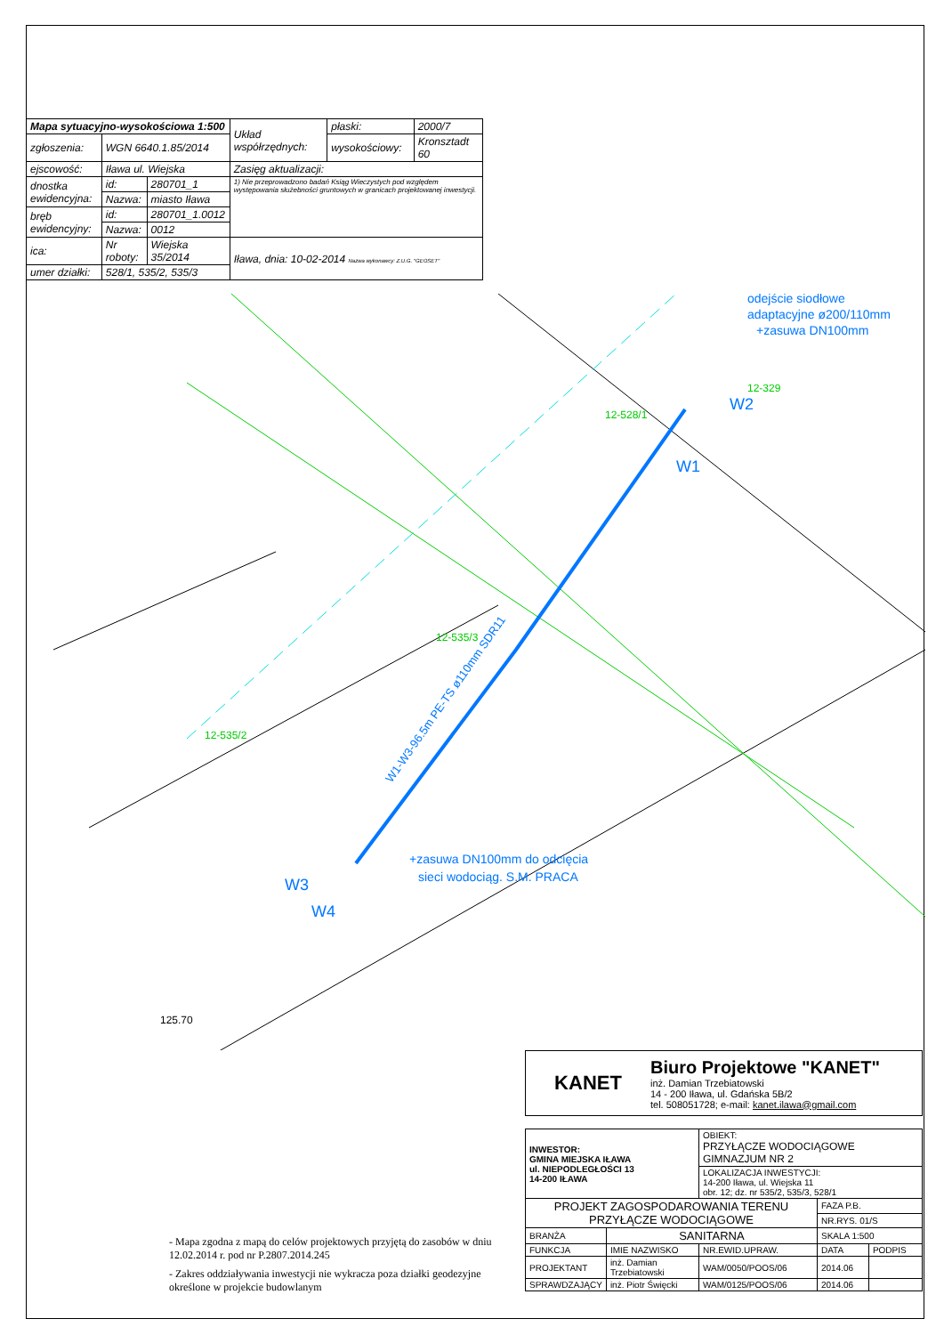| Mapa sytuacyjno-wysokościowa 1:500 | | | Układ współrzędnych: | płaski: | 2000/7 |
| zgłoszenia: | WGN 6640.1.85/2014 | | | wysokościowy: | Kronsztadt 60 |
| ejscowość: | Iława ul. Wiejska | | Zasięg aktualizacji: | | |
| dnostka ewidencyjna: | id: | 280701_1 | 1) Nie przeprowadzono badań Ksiąg Wieczystych pod względem występowania służebności gruntowych w granicach projektowanej inwestycji. | | |
| | Nazwa: | miasto Iława | | | |
| bręb ewidencyjny: | id: | 280701_1.0012 | | | |
| | Nazwa: | 0012 | | | |
| ica: | Nr roboty: | Wiejska 35/2014 | Iława, dnia: 10-02-2014 Nazwa wykonawcy: Z.U.G. "GEOSET" | | |
| umer działki: | 528/1, 535/2, 535/3 | | | | |
odejście siodłowe
adaptacyjne ø200/110mm
+zasuwa DN100mm
W1
W2
W3
W4
+zasuwa DN100mm do odcięcia
sieci wodociąg. S.M. PRACA
W1-W3-96.5m PE-TS ø110mm SDR11
12-535/3
12-535/2
12-528/1
12-329
125.70
KANET
Biuro Projektowe "KANET"
inż. Damian Trzebiatowski
14 - 200 Iława, ul. Gdańska 5B/2
tel. 508051728; e-mail: kanet.ilawa@gmail.com
| INWESTOR: GMINA MIEJSKA IŁAWA ul. NIEPODLEGŁOŚCI 13 14-200 IŁAWA | | OBIEKT: PRZYŁĄCZE WODOCIĄGOWE GIMNAZJUM NR 2 | | |
| | | LOKALIZACJA INWESTYCJI: 14-200 Iława, ul. Wiejska 11 obr. 12; dz. nr 535/2, 535/3, 528/1 | | |
| PROJEKT ZAGOSPODAROWANIA TERENU PRZYŁĄCZE WODOCIĄGOWE | | | FAZA P.B. | |
| | | | NR.RYS. 01/S | |
| BRANŻA | SANITARNA | | SKALA 1:500 | |
| FUNKCJA | IMIE NAZWISKO | NR.EWID.UPRAW. | DATA | PODPIS |
| PROJEKTANT | inż. Damian Trzebiatowski | WAM/0050/POOS/06 | 2014.06 | |
| SPRAWDZAJĄCY | inż. Piotr Święcki | WAM/0125/POOS/06 | 2014.06 | |
- Mapa zgodna z mapą do celów projektowych przyjętą do zasobów w dniu 12.02.2014 r. pod nr P.2807.2014.245
- Zakres oddziaływania inwestycji nie wykracza poza działki geodezyjne określone w projekcie budowlanym